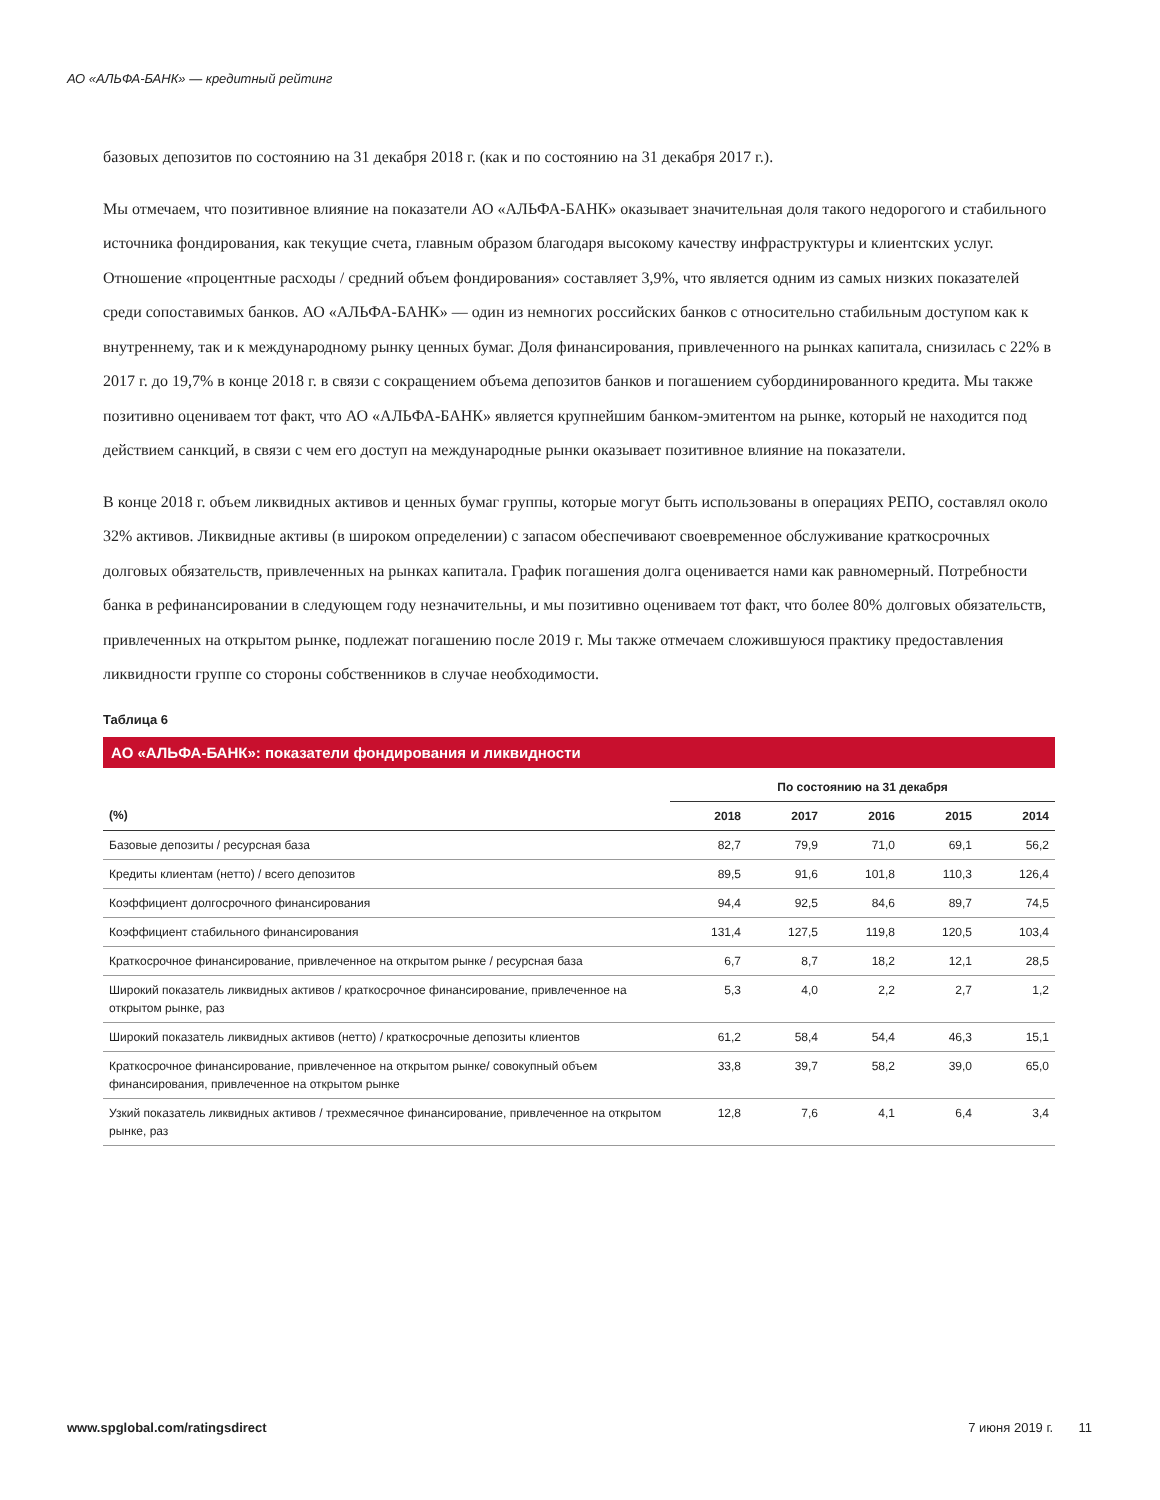АО «АЛЬФА-БАНК» — кредитный рейтинг
базовых депозитов по состоянию на 31 декабря 2018 г. (как и по состоянию на 31 декабря 2017 г.).
Мы отмечаем, что позитивное влияние на показатели АО «АЛЬФА-БАНК» оказывает значительная доля такого недорогого и стабильного источника фондирования, как текущие счета, главным образом благодаря высокому качеству инфраструктуры и клиентских услуг. Отношение «процентные расходы / средний объем фондирования» составляет 3,9%, что является одним из самых низких показателей среди сопоставимых банков. АО «АЛЬФА-БАНК» — один из немногих российских банков с относительно стабильным доступом как к внутреннему, так и к международному рынку ценных бумаг. Доля финансирования, привлеченного на рынках капитала, снизилась с 22% в 2017 г. до 19,7% в конце 2018 г. в связи с сокращением объема депозитов банков и погашением субординированного кредита. Мы также позитивно оцениваем тот факт, что АО «АЛЬФА-БАНК» является крупнейшим банком-эмитентом на рынке, который не находится под действием санкций, в связи с чем его доступ на международные рынки оказывает позитивное влияние на показатели.
В конце 2018 г. объем ликвидных активов и ценных бумаг группы, которые могут быть использованы в операциях РЕПО, составлял около 32% активов. Ликвидные активы (в широком определении) с запасом обеспечивают своевременное обслуживание краткосрочных долговых обязательств, привлеченных на рынках капитала. График погашения долга оценивается нами как равномерный. Потребности банка в рефинансировании в следующем году незначительны, и мы позитивно оцениваем тот факт, что более 80% долговых обязательств, привлеченных на открытом рынке, подлежат погашению после 2019 г. Мы также отмечаем сложившуюся практику предоставления ликвидности группе со стороны собственников в случае необходимости.
Таблица 6
АО «АЛЬФА-БАНК»: показатели фондирования и ликвидности
| | По состоянию на 31 декабря | | | | |
| (%) | 2018 | 2017 | 2016 | 2015 | 2014 |
| Базовые депозиты / ресурсная база | 82,7 | 79,9 | 71,0 | 69,1 | 56,2 |
| Кредиты клиентам (нетто) / всего депозитов | 89,5 | 91,6 | 101,8 | 110,3 | 126,4 |
| Коэффициент долгосрочного финансирования | 94,4 | 92,5 | 84,6 | 89,7 | 74,5 |
| Коэффициент стабильного финансирования | 131,4 | 127,5 | 119,8 | 120,5 | 103,4 |
| Краткосрочное финансирование, привлеченное на открытом рынке / ресурсная база | 6,7 | 8,7 | 18,2 | 12,1 | 28,5 |
| Широкий показатель ликвидных активов / краткосрочное финансирование, привлеченное на открытом рынке, раз | 5,3 | 4,0 | 2,2 | 2,7 | 1,2 |
| Широкий показатель ликвидных активов (нетто) / краткосрочные депозиты клиентов | 61,2 | 58,4 | 54,4 | 46,3 | 15,1 |
| Краткосрочное финансирование, привлеченное на открытом рынке/ совокупный объем финансирования, привлеченное на открытом рынке | 33,8 | 39,7 | 58,2 | 39,0 | 65,0 |
| Узкий показатель ликвидных активов / трехмесячное финансирование, привлеченное на открытом рынке, раз | 12,8 | 7,6 | 4,1 | 6,4 | 3,4 |
www.spglobal.com/ratingsdirect 7 июня 2019 г. 11